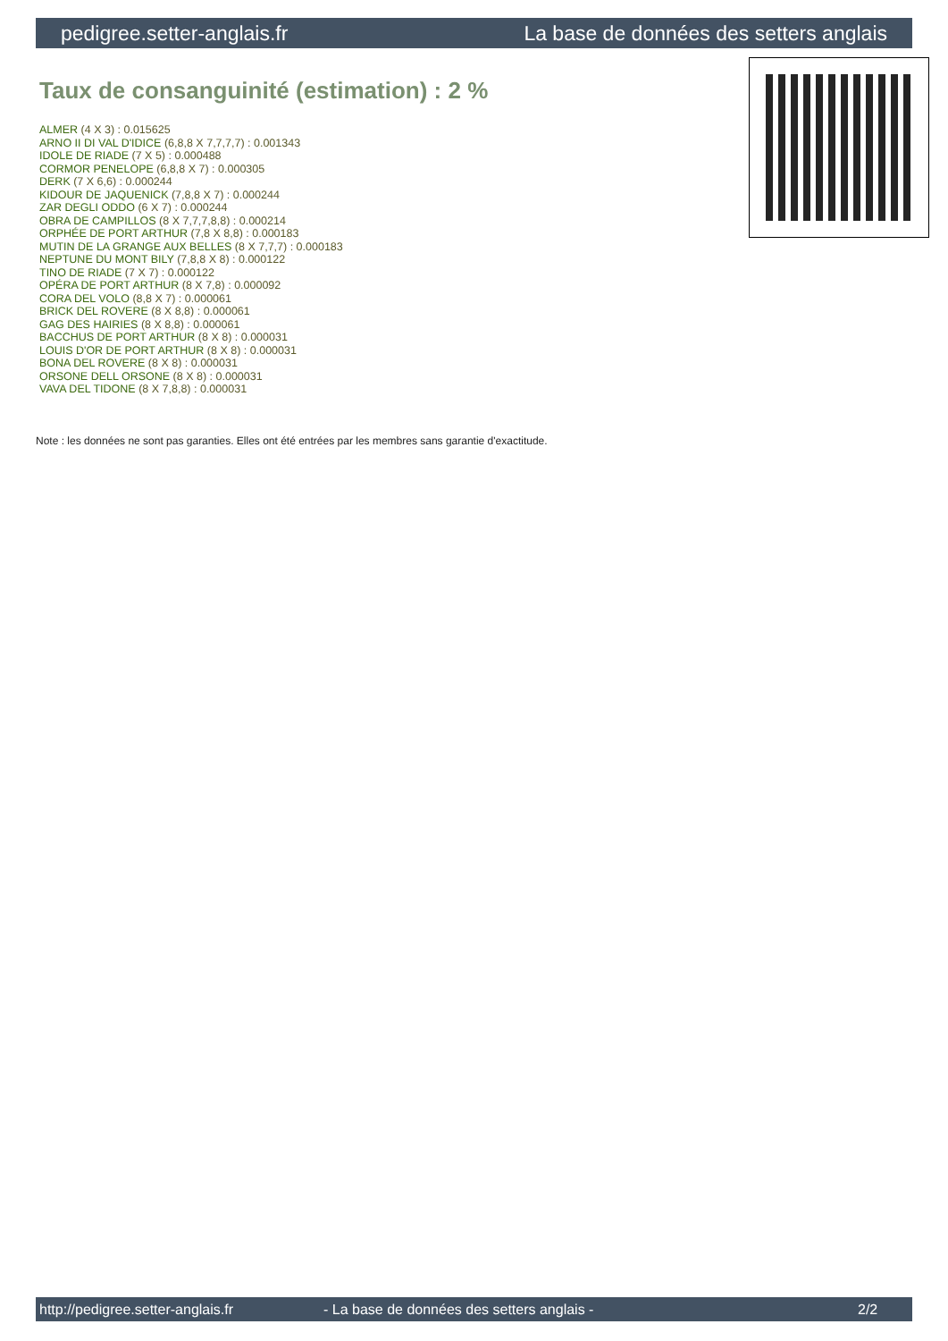pedigree.setter-anglais.fr La base de données des setters anglais
Taux de consanguinité (estimation) : 2 %
ALMER (4 X 3) : 0.015625
ARNO II DI VAL D'IDICE (6,8,8 X 7,7,7,7) : 0.001343
IDOLE DE RIADE (7 X 5) : 0.000488
CORMOR PENELOPE (6,8,8 X 7) : 0.000305
DERK (7 X 6,6) : 0.000244
KIDOUR DE JAQUENICK (7,8,8 X 7) : 0.000244
ZAR DEGLI ODDO (6 X 7) : 0.000244
OBRA DE CAMPILLOS (8 X 7,7,7,8,8) : 0.000214
ORPHÉE DE PORT ARTHUR (7,8 X 8,8) : 0.000183
MUTIN DE LA GRANGE AUX BELLES (8 X 7,7,7) : 0.000183
NEPTUNE DU MONT BILY (7,8,8 X 8) : 0.000122
TINO DE RIADE (7 X 7) : 0.000122
OPÉRA DE PORT ARTHUR (8 X 7,8) : 0.000092
CORA DEL VOLO (8,8 X 7) : 0.000061
BRICK DEL ROVERE (8 X 8,8) : 0.000061
GAG DES HAIRIES (8 X 8,8) : 0.000061
BACCHUS DE PORT ARTHUR (8 X 8) : 0.000031
LOUIS D'OR DE PORT ARTHUR (8 X 8) : 0.000031
BONA DEL ROVERE (8 X 8) : 0.000031
ORSONE DELL ORSONE (8 X 8) : 0.000031
VAVA DEL TIDONE (8 X 7,8,8) : 0.000031
Note : les données ne sont pas garanties. Elles ont été entrées par les membres sans garantie d'exactitude.
http://pedigree.setter-anglais.fr - La base de données des setters anglais - 2/2